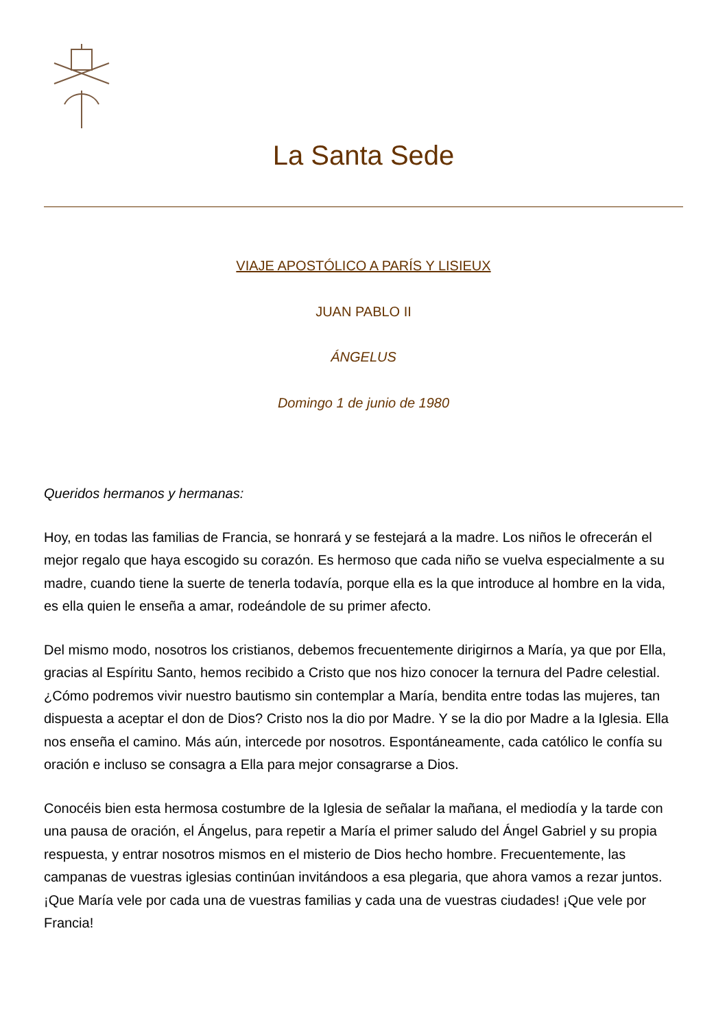La Santa Sede
VIAJE APOSTÓLICO A PARÍS Y LISIEUX
JUAN PABLO II
ÁNGELUS
Domingo 1 de junio de 1980
Queridos hermanos y hermanas:
Hoy, en todas las familias de Francia, se honrará y se festejará a la madre. Los niños le ofrecerán el mejor regalo que haya escogido su corazón. Es hermoso que cada niño se vuelva especialmente a su madre, cuando tiene la suerte de tenerla todavía, porque ella es la que introduce al hombre en la vida, es ella quien le enseña a amar, rodeándole de su primer afecto.
Del mismo modo, nosotros los cristianos, debemos frecuentemente dirigirnos a María, ya que por Ella, gracias al Espíritu Santo, hemos recibido a Cristo que nos hizo conocer la ternura del Padre celestial. ¿Cómo podremos vivir nuestro bautismo sin contemplar a María, bendita entre todas las mujeres, tan dispuesta a aceptar el don de Dios? Cristo nos la dio por Madre. Y se la dio por Madre a la Iglesia. Ella nos enseña el camino. Más aún, intercede por nosotros. Espontáneamente, cada católico le confía su oración e incluso se consagra a Ella para mejor consagrarse a Dios.
Conocéis bien esta hermosa costumbre de la Iglesia de señalar la mañana, el mediodía y la tarde con una pausa de oración, el Ángelus, para repetir a María el primer saludo del Ángel Gabriel y su propia respuesta, y entrar nosotros mismos en el misterio de Dios hecho hombre. Frecuentemente, las campanas de vuestras iglesias continúan invitándoos a esa plegaria, que ahora vamos a rezar juntos. ¡Que María vele por cada una de vuestras familias y cada una de vuestras ciudades! ¡Que vele por Francia!